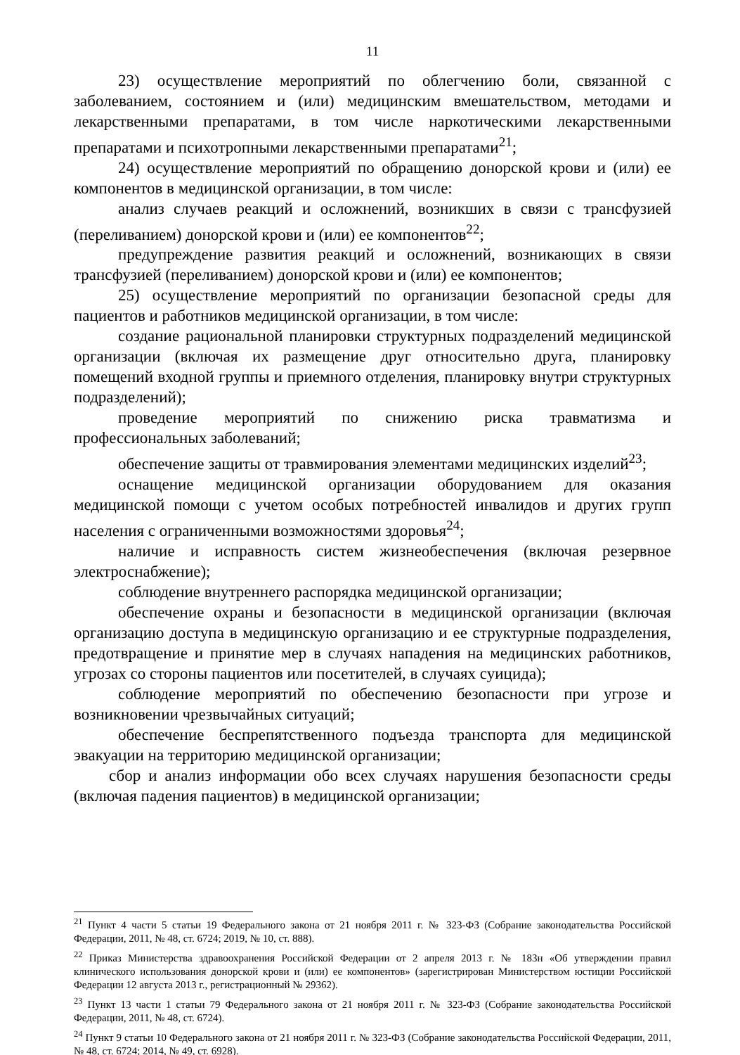11
23) осуществление мероприятий по облегчению боли, связанной с заболеванием, состоянием и (или) медицинским вмешательством, методами и лекарственными препаратами, в том числе наркотическими лекарственными препаратами и психотропными лекарственными препаратами<sup>21</sup>;
24) осуществление мероприятий по обращению донорской крови и (или) ее компонентов в медицинской организации, в том числе:
анализ случаев реакций и осложнений, возникших в связи с трансфузией (переливанием) донорской крови и (или) ее компонентов<sup>22</sup>;
предупреждение развития реакций и осложнений, возникающих в связи трансфузией (переливанием) донорской крови и (или) ее компонентов;
25) осуществление мероприятий по организации безопасной среды для пациентов и работников медицинской организации, в том числе:
создание рациональной планировки структурных подразделений медицинской организации (включая их размещение друг относительно друга, планировку помещений входной группы и приемного отделения, планировку внутри структурных подразделений);
проведение мероприятий по снижению риска травматизма и профессиональных заболеваний;
обеспечение защиты от травмирования элементами медицинских изделий<sup>23</sup>;
оснащение медицинской организации оборудованием для оказания медицинской помощи с учетом особых потребностей инвалидов и других групп населения с ограниченными возможностями здоровья<sup>24</sup>;
наличие и исправность систем жизнеобеспечения (включая резервное электроснабжение);
соблюдение внутреннего распорядка медицинской организации;
обеспечение охраны и безопасности в медицинской организации (включая организацию доступа в медицинскую организацию и ее структурные подразделения, предотвращение и принятие мер в случаях нападения на медицинских работников, угрозах со стороны пациентов или посетителей, в случаях суицида);
соблюдение мероприятий по обеспечению безопасности при угрозе и возникновении чрезвычайных ситуаций;
обеспечение беспрепятственного подъезда транспорта для медицинской эвакуации на территорию медицинской организации;
сбор и анализ информации обо всех случаях нарушения безопасности среды (включая падения пациентов) в медицинской организации;
<sup>21</sup> Пункт 4 части 5 статьи 19 Федерального закона от 21 ноября 2011 г. № 323-ФЗ (Собрание законодательства Российской Федерации, 2011, № 48, ст. 6724; 2019, № 10, ст. 888).
<sup>22</sup> Приказ Министерства здравоохранения Российской Федерации от 2 апреля 2013 г. № 183н «Об утверждении правил клинического использования донорской крови и (или) ее компонентов» (зарегистрирован Министерством юстиции Российской Федерации 12 августа 2013 г., регистрационный № 29362).
<sup>23</sup> Пункт 13 части 1 статьи 79 Федерального закона от 21 ноября 2011 г. № 323-ФЗ (Собрание законодательства Российской Федерации, 2011, № 48, ст. 6724).
<sup>24</sup> Пункт 9 статьи 10 Федерального закона от 21 ноября 2011 г. № 323-ФЗ (Собрание законодательства Российской Федерации, 2011, № 48, ст. 6724; 2014, № 49, ст. 6928).